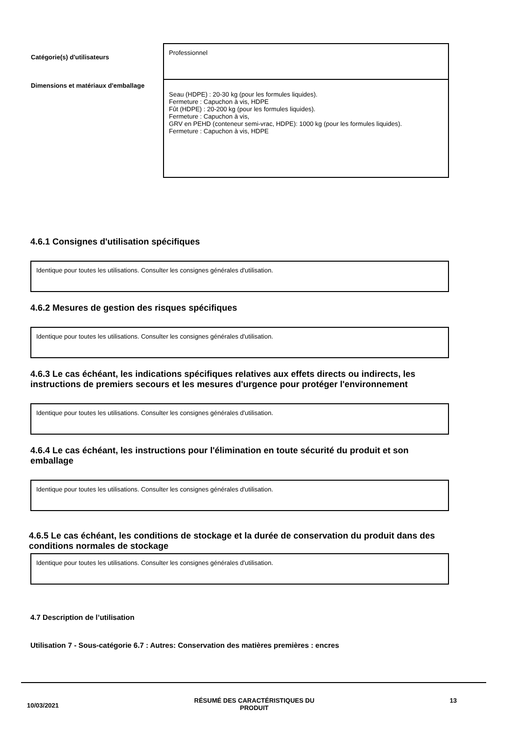| Catégorie(s) d'utilisateurs | Professionnel |
| Dimensions et matériaux d'emballage | Seau (HDPE) : 20-30 kg (pour les formules liquides). Fermeture : Capuchon à vis, HDPE Fût (HDPE) : 20-200 kg (pour les formules liquides). Fermeture : Capuchon à vis, GRV en PEHD (conteneur semi-vrac, HDPE): 1000 kg (pour les formules liquides). Fermeture : Capuchon à vis, HDPE |
4.6.1 Consignes d'utilisation spécifiques
Identique pour toutes les utilisations. Consulter les consignes générales d'utilisation.
4.6.2 Mesures de gestion des risques spécifiques
Identique pour toutes les utilisations. Consulter les consignes générales d'utilisation.
4.6.3 Le cas échéant, les indications spécifiques relatives aux effets directs ou indirects, les instructions de premiers secours et les mesures d'urgence pour protéger l'environnement
Identique pour toutes les utilisations. Consulter les consignes générales d'utilisation.
4.6.4 Le cas échéant, les instructions pour l'élimination en toute sécurité du produit et son emballage
Identique pour toutes les utilisations. Consulter les consignes générales d'utilisation.
4.6.5 Le cas échéant, les conditions de stockage et la durée de conservation du produit dans des conditions normales de stockage
Identique pour toutes les utilisations. Consulter les consignes générales d'utilisation.
4.7 Description de l’utilisation
Utilisation 7 - Sous-catégorie 6.7 : Autres: Conservation des matières premières : encres
10/03/2021 RÉSUMÉ DES CARACTÉRISTIQUES DU
PRODUIT 13